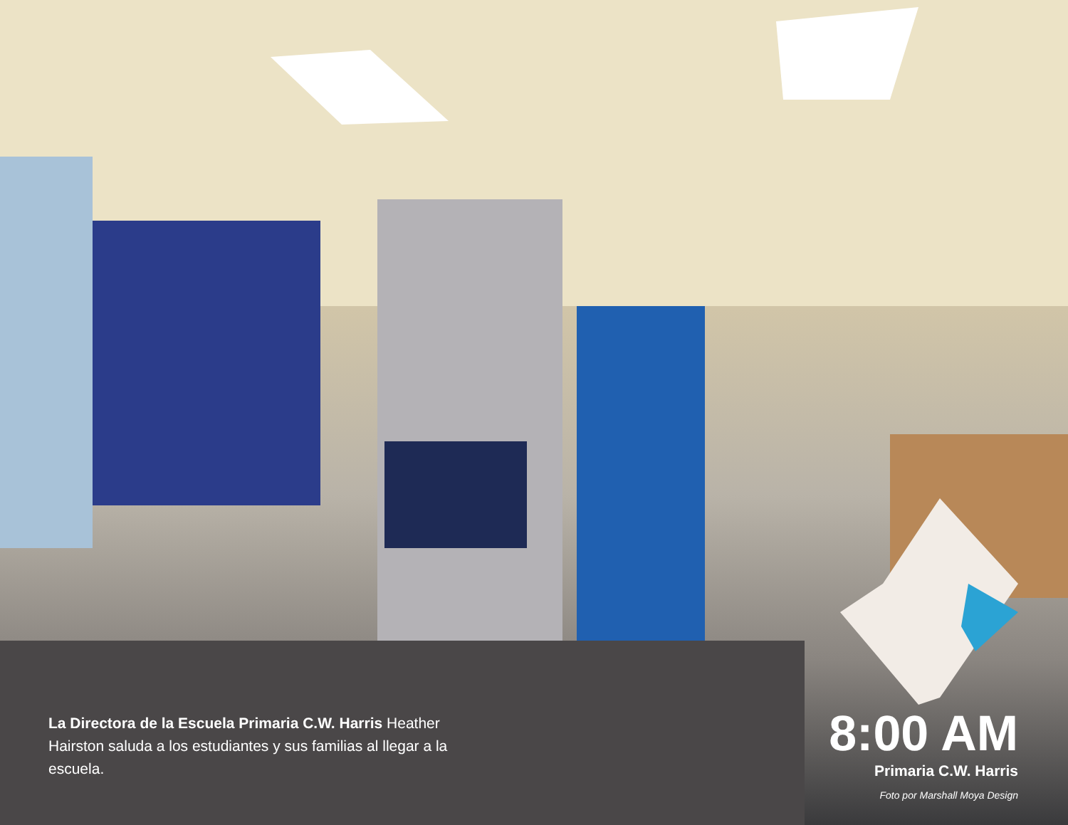La Directora de la Escuela Primaria C.W. Harris Heather Hairston saluda a los estudiantes y sus familias al llegar a la escuela.
8:00 AM
Primaria C.W. Harris
Foto por Marshall Moya Design